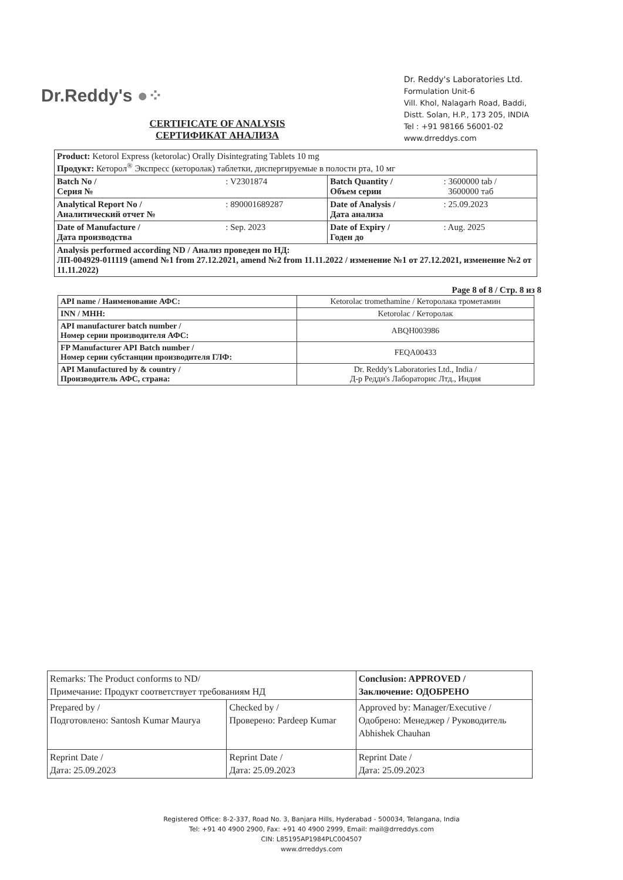Dr.Reddy's ●⁘
Dr. Reddy's Laboratories Ltd.
Formulation Unit-6
Vill. Khol, Nalagarh Road, Baddi,
Distt. Solan, H.P., 173 205, INDIA
Tel : +91 98166 56001-02
www.drreddys.com
CERTIFICATE OF ANALYSIS
СЕРТИФИКАТ АНАЛИЗА
| Product: Ketorol Express (ketorolac) Orally Disintegrating Tablets 10 mg Продукт: Кеторол<sup>®</sup> Экспресс (кеторолак) таблетки, диспергируемые в полости рта, 10 мг | | | |
| Batch No / Серия № | : V2301874 | Batch Quantity / Объем серии | : 3600000 tab / 3600000 таб |
| Analytical Report No / Аналитический отчет № | : 890001689287 | Date of Analysis / Дата анализа | : 25.09.2023 |
| Date of Manufacture / Дата производства | : Sep. 2023 | Date of Expiry / Годен до | : Aug. 2025 |
| Analysis performed according ND / Анализ проведен по НД: ЛП-004929-011119 (amend №1 from 27.12.2021, amend №2 from 11.11.2022 / изменение №1 от 27.12.2021, изменение №2 от 11.11.2022) | | | |
Page 8 of 8 / Стр. 8 из 8
| API name / Наименование АФС: | Ketorolac tromethamine / Кеторолака трометамин |
| INN / MHH: | Ketorolac / Кеторолак |
| API manufacturer batch number / Номер серии производителя АФС: | ABQH003986 |
| FP Manufacturer API Batch number / Номер серии субстанции производителя ГЛФ: | FEQA00433 |
| API Manufactured by & country / Производитель АФС, страна: | Dr. Reddy's Laboratories Ltd., India / Д-р Редди's Лабораторис Лтд., Индия |
| Remarks: The Product conforms to ND/ Примечание: Продукт соответствует требованиям НД | | Conclusion: APPROVED / Заключение: ОДОБРЕНО |
| Prepared by / Подготовлено: Santosh Kumar Maurya | Checked by / Проверено: Pardeep Kumar | Approved by: Manager/Executive / Одобрено: Менеджер / Руководитель Abhishek Chauhan |
| Reprint Date / Дата: 25.09.2023 | Reprint Date / Дата: 25.09.2023 | Reprint Date / Дата: 25.09.2023 |
Registered Office: 8-2-337, Road No. 3, Banjara Hills, Hyderabad - 500034, Telangana, India
Tel: +91 40 4900 2900, Fax: +91 40 4900 2999, Email: mail@drreddys.com
CIN: L85195AP1984PLC004507
www.drreddys.com